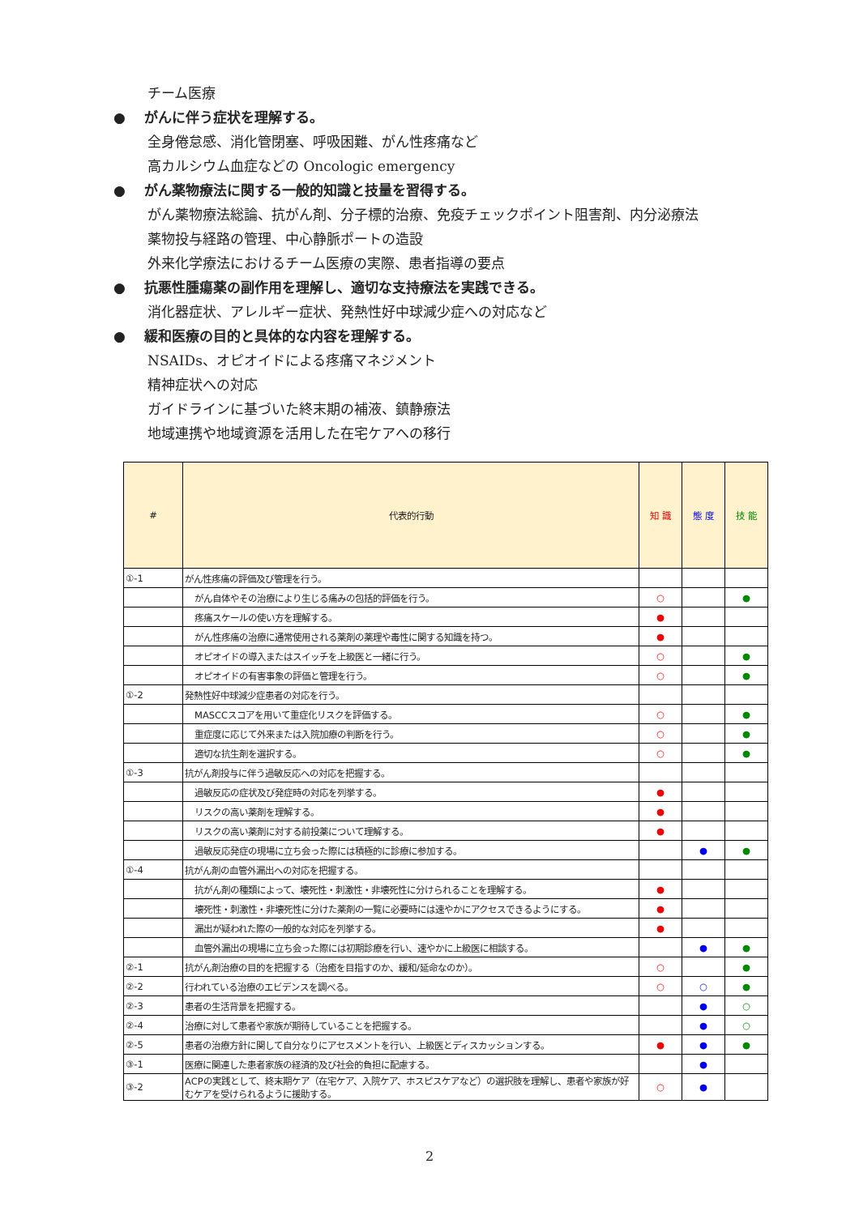チーム医療
● がんに伴う症状を理解する。
全身倦怠感、消化管閉塞、呼吸困難、がん性疼痛など
高カルシウム血症などの Oncologic emergency
● がん薬物療法に関する一般的知識と技量を習得する。
がん薬物療法総論、抗がん剤、分子標的治療、免疫チェックポイント阻害剤、内分泌療法
薬物投与経路の管理、中心静脈ポートの造設
外来化学療法におけるチーム医療の実際、患者指導の要点
● 抗悪性腫瘍薬の副作用を理解し、適切な支持療法を実践できる。
消化器症状、アレルギー症状、発熱性好中球減少症への対応など
● 緩和医療の目的と具体的な内容を理解する。
NSAIDs、オピオイドによる疼痛マネジメント
精神症状への対応
ガイドラインに基づいた終末期の補液、鎮静療法
地域連携や地域資源を活用した在宅ケアへの移行
| # | 代表的行動 | 知 識 | 態 度 | 技 能 |
| --- | --- | --- | --- | --- |
| ①-1 | がん性疼痛の評価及び管理を行う。 | | | |
| | がん自体やその治療により生じる痛みの包括的評価を行う。 | ○ | | ● |
| | 疼痛スケールの使い方を理解する。 | ● | | |
| | がん性疼痛の治療に通常使用される薬剤の薬理や毒性に関する知識を持つ。 | ● | | |
| | オピオイドの導入またはスイッチを上級医と一緒に行う。 | ○ | | ● |
| | オピオイドの有害事象の評価と管理を行う。 | ○ | | ● |
| ①-2 | 発熱性好中球減少症患者の対応を行う。 | | | |
| | MASCCスコアを用いて重症化リスクを評価する。 | ○ | | ● |
| | 重症度に応じて外来または入院加療の判断を行う。 | ○ | | ● |
| | 適切な抗生剤を選択する。 | ○ | | ● |
| ①-3 | 抗がん剤投与に伴う過敏反応への対応を把握する。 | | | |
| | 過敏反応の症状及び発症時の対応を列挙する。 | ● | | |
| | リスクの高い薬剤を理解する。 | ● | | |
| | リスクの高い薬剤に対する前投薬について理解する。 | ● | | |
| | 過敏反応発症の現場に立ち会った際には積極的に診療に参加する。 | | ● | ● |
| ①-4 | 抗がん剤の血管外漏出への対応を把握する。 | | | |
| | 抗がん剤の種類によって、壊死性・刺激性・非壊死性に分けられることを理解する。 | ● | | |
| | 壊死性・刺激性・非壊死性に分けた薬剤の一覧に必要時には速やかにアクセスできるようにする。 | ● | | |
| | 漏出が疑われた際の一般的な対応を列挙する。 | ● | | |
| | 血管外漏出の現場に立ち会った際には初期診療を行い、速やかに上級医に相談する。 | | ● | ● |
| ②-1 | 抗がん剤治療の目的を把握する（治癒を目指すのか、緩和/延命なのか）。 | ○ | | ● |
| ②-2 | 行われている治療のエビデンスを調べる。 | ○ | ○ | ● |
| ②-3 | 患者の生活背景を把握する。 | | ● | ○ |
| ②-4 | 治療に対して患者や家族が期待していることを把握する。 | | ● | ○ |
| ②-5 | 患者の治療方針に関して自分なりにアセスメントを行い、上級医とディスカッションする。 | ● | ● | ● |
| ③-1 | 医療に関連した患者家族の経済的及び社会的負担に配慮する。 | | ● | |
| ③-2 | ACPの実践として、終末期ケア（在宅ケア、入院ケア、ホスピスケアなど）の選択肢を理解し、患者や家族が好むケアを受けられるように援助する。 | ○ | ● | |
2